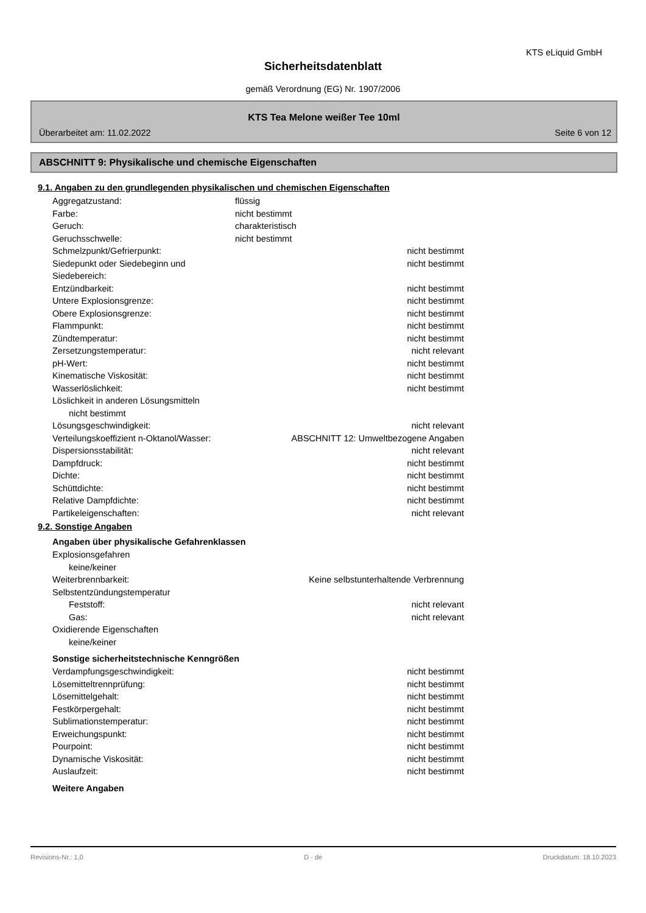KTS eLiquid GmbH
Sicherheitsdatenblatt
gemäß Verordnung (EG) Nr. 1907/2006
KTS Tea Melone weißer Tee 10ml
Überarbeitet am: 11.02.2022 Seite 6 von 12
ABSCHNITT 9: Physikalische und chemische Eigenschaften
9.1. Angaben zu den grundlegenden physikalischen und chemischen Eigenschaften
Aggregatzustand: flüssig
Farbe: nicht bestimmt
Geruch: charakteristisch
Geruchsschwelle: nicht bestimmt
Schmelzpunkt/Gefrierpunkt: nicht bestimmt
Siedepunkt oder Siedebeginn und Siedebereich: nicht bestimmt
Entzündbarkeit: nicht bestimmt
Untere Explosionsgrenze: nicht bestimmt
Obere Explosionsgrenze: nicht bestimmt
Flammpunkt: nicht bestimmt
Zündtemperatur: nicht bestimmt
Zersetzungstemperatur: nicht relevant
pH-Wert: nicht bestimmt
Kinematische Viskosität: nicht bestimmt
Wasserlöslichkeit: nicht bestimmt
Löslichkeit in anderen Lösungsmitteln
nicht bestimmt
Lösungsgeschwindigkeit: nicht relevant
Verteilungskoeffizient n-Oktanol/Wasser: ABSCHNITT 12: Umweltbezogene Angaben
Dispersionsstabilität: nicht relevant
Dampfdruck: nicht bestimmt
Dichte: nicht bestimmt
Schüttdichte: nicht bestimmt
Relative Dampfdichte: nicht bestimmt
Partikeleigenschaften: nicht relevant
9.2. Sonstige Angaben
Angaben über physikalische Gefahrenklassen
Explosionsgefahren
keine/keiner
Weiterbrennbarkeit: Keine selbstunterhaltende Verbrennung
Selbstentzündungstemperatur
Feststoff: nicht relevant
Gas: nicht relevant
Oxidierende Eigenschaften
keine/keiner
Sonstige sicherheitstechnische Kenngrößen
Verdampfungsgeschwindigkeit: nicht bestimmt
Lösemitteltrennprüfung: nicht bestimmt
Lösemittelgehalt: nicht bestimmt
Festkörpergehalt: nicht bestimmt
Sublimationstemperatur: nicht bestimmt
Erweichungspunkt: nicht bestimmt
Pourpoint: nicht bestimmt
Dynamische Viskosität: nicht bestimmt
Auslaufzeit: nicht bestimmt
Weitere Angaben
Revisions-Nr.: 1,0 D - de Druckdatum: 18.10.2023